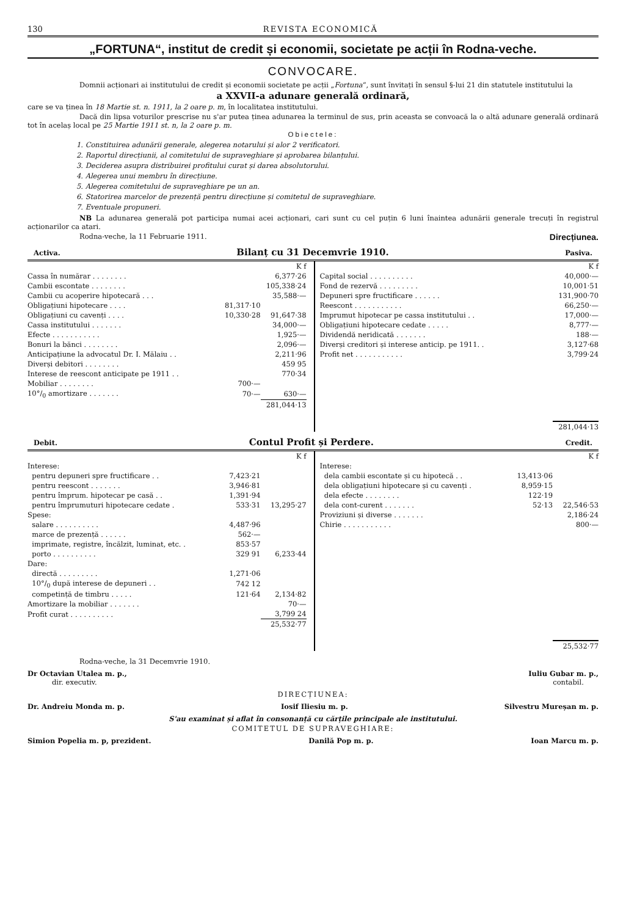130 REVISTA ECONOMICĂ
„FORTUNA“, institut de credit și economii, societate pe acții în Rodna-veche.
CONVOCARE.
Domnii acționari ai institutului de credit și economii societate pe acții „Fortuna“, sunt învitați în sensul §-lui 21 din statutele institutului la
a XXVII-a adunare generală ordinară,
care se va ținea în 18 Martie st. n. 1911, la 2 oare p. m, în localitatea institutului.
Dacă din lipsa voturilor prescrise nu s'ar putea ținea adunarea la terminul de sus, prin aceasta se convoacă la o altă adunare generală ordinară tot în acelaș local pe 25 Martie 1911 st. n, la 2 oare p. m.
Obiectele:
1. Constituirea adunării generale, alegerea notarului și alor 2 verificatori.
2. Raportul direcțiunii, al comitetului de supraveghiare și aprobarea bilanțului.
3. Deciderea asupra distribuirei profitului curat și darea absolutorului.
4. Alegerea unui membru în direcțiune.
5. Alegerea comitetului de supraveghiare pe un an.
6. Statorirea marcelor de prezență pentru direcțiune și comitetul de supraveghiare.
7. Eventuale propuneri.
NB La adunarea generală pot participa numai acei acționari, cari sunt cu cel puțin 6 luni înaintea adunării generale trecuți în registrul acționarilor ca atari.
Rodna-veche, la 11 Februarie 1911. Direcțiunea.
Activa. Bilanț cu 31 Decemvrie 1910. Pasiva.
| | | K f |
| --- | --- | --- |
| Cassa în numărar . . . . . . . . | | 6,377·26 |
| Cambii escontate . . . . . . . . | | 105,338·24 |
| Cambii cu acoperire hipotecară . . . | | 35,588·— |
| Obligațiuni hipotecare . . . . | 81,317·10 | |
| Obligațiuni cu cavenți . . . . | 10,330·28 | 91,647·38 |
| Cassa institutului . . . . . . . | | 34,000·— |
| Efecte . . . . . . . . . . . | | 1,925·— |
| Bonuri la bănci . . . . . . . . | | 2,096·— |
| Anticipațiune la advocatul Dr. I. Mălaiu . . | | 2,211·96 |
| Diverși debitori . . . . . . . . | | 459 95 |
| Interese de reescont anticipate pe 1911 . . | | 770·34 |
| Mobiliar . . . . . . . . | 700·— | |
| 10°/<sub>0</sub> amortizare . . . . . . . | 70·— | 630·— |
| | | 281,044·13 |
| | K f |
| --- | --- |
| Capital social . . . . . . . . . . | 40,000·— |
| Fond de rezervă . . . . . . . . . | 10,001·51 |
| Depuneri spre fructificare . . . . . . | 131,900·70 |
| Reescont . . . . . . . . . . . | 66,250·— |
| Imprumut hipotecar pe cassa institutului . . | 17,000·— |
| Obligațiuni hipotecare cedate . . . . . | 8,777·— |
| Dividendă neridicată . . . . . . . | 188·— |
| Diverși creditori și interese anticip. pe 1911. . | 3,127·68 |
| Profit net . . . . . . . . . . . | 3,799·24 |
| | 281,044·13 |
Debit. Contul Profit și Perdere. Credit.
| | | K f |
| --- | --- | --- |
| Interese: | | |
| pentru depuneri spre fructificare . . | 7,423·21 | |
| pentru reescont . . . . . . . | 3,946·81 | |
| pentru împrum. hipotecar pe casă . . | 1,391·94 | |
| pentru împrumuturi hipotecare cedate . | 533·31 | 13,295·27 |
| Spese: | | |
| salare . . . . . . . . . . | 4,487·96 | |
| marce de prezență . . . . . . | 562·— | |
| imprimate, registre, încălzit, luminat, etc. . | 853·57 | |
| porto . . . . . . . . . . | 329 91 | 6,233·44 |
| Dare: | | |
| directă . . . . . . . . . | 1,271·06 | |
| 10°/<sub>0</sub> după interese de depuneri . . | 742 12 | |
| competință de timbru . . . . . | 121·64 | 2,134·82 |
| Amortizare la mobiliar . . . . . . . | | 70·— |
| Profit curat . . . . . . . . . . | | 3,799 24 |
| | | 25,532·77 |
| | | K f |
| --- | --- | --- |
| Interese: | | |
| dela cambii escontate și cu hipotecă . . | 13,413·06 | |
| dela obligațiuni hipotecare și cu cavenți . | 8,959·15 | |
| dela efecte . . . . . . . . | 122·19 | |
| dela cont-curent . . . . . . . | 52·13 | 22,546·53 |
| Proviziuni și diverse . . . . . . . | | 2,186·24 |
| Chirie . . . . . . . . . . . | | 800·— |
| | | 25,532·77 |
Rodna-veche, la 31 Decemvrie 1910.
Dr Octavian Utalea m. p.,
dir. executiv. Iuliu Gubar m. p.,
contabil.
DIRECȚIUNEA:
Dr. Andreiu Monda m. p. Iosif Iliesiu m. p. Silvestru Mureșan m. p.
S'au examinat și aflat în consonanță cu cărțile principale ale institutului.
COMITETUL DE SUPRAVEGHIARE:
Simion Popelia m. p, prezident. Danilă Pop m. p. Ioan Marcu m. p.